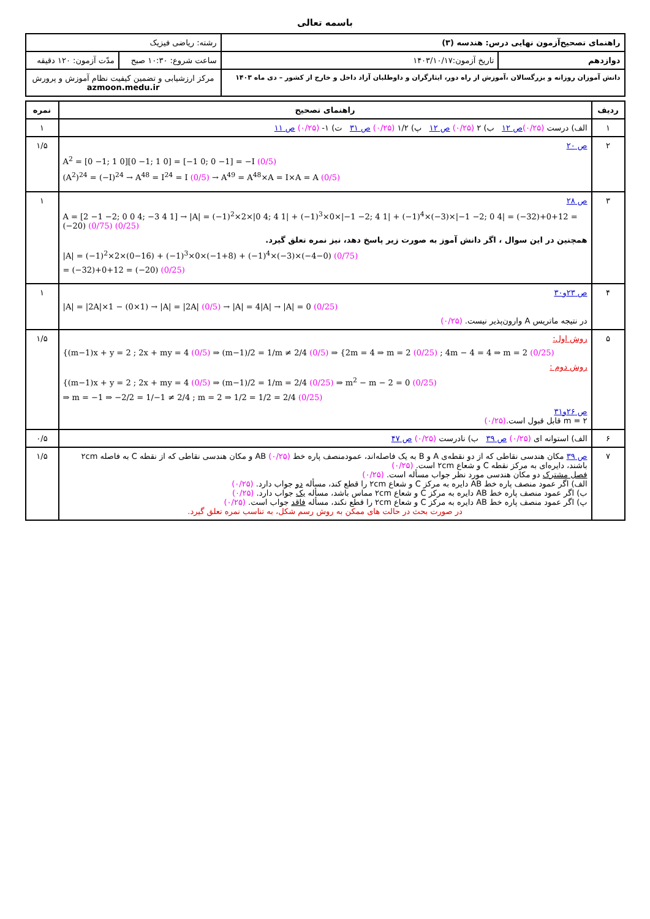باسمه تعالی
| راهنمای تصحیح‌آزمون نهایی درس: هندسه (۳) | | رشته: ریاضی فیزیک | |
| دوازدهم | تاریخ آزمون:۱۴۰۳/۱۰/۱۷ | ساعت شروع: ۱۰:۳۰ صبح | مدّت آزمون: ۱۲۰ دقیقه |
| دانش آموزان روزانه و بزرگسالان ،آموزش از راه دور، ایثارگران و داوطلبان آزاد داخل و خارج از کشور – دی ماه ۱۴۰۳ | | مرکز ارزشیابی و تضمین کیفیت نظام آموزش و پرورش azmoon.medu.ir | |
| ردیف | راهنمای تصحیح | نمره |
| --- | --- | --- |
| ۱ | الف) درست (۰/۲۵) ص ۱۲ ب) ۲ (۰/۲۵) ص ۱۲ پ) ۱/۲ (۰/۲۵) ص ۳۱ ت) ۱- (۰/۲۵) ص ۱۱ | ۱ |
| ۲ | ص ۲۰ A<sup>2</sup> = [0 −1; 1 0][0 −1; 1 0] = [−1 0; 0 −1] = −I (0/5) (A<sup>2</sup>)<sup>24</sup> = (−I)<sup>24</sup> → A<sup>48</sup> = I<sup>24</sup> = I (0/5) → A<sup>49</sup> = A<sup>48</sup>×A = I×A = A (0/5) | ۱/۵ |
| ۳ | ص ۲۸ A = [2 −1 −2; 0 0 4; −3 4 1] → /A/ = (−1)<sup>2</sup>×2×/0 4; 4 1/ + (−1)<sup>3</sup>×0×/−1 −2; 4 1/ + (−1)<sup>4</sup>×(−3)×/−1 −2; 0 4/ = (−32)+0+12 = (−20) (0/75) (0/25) همچنین در این سوال ، اگر دانش آموز به صورت زیر پاسخ دهد، نیز نمره تعلق گیرد. /A/ = (−1)<sup>2</sup>×2×(0−16) + (−1)<sup>3</sup>×0×(−1+8) + (−1)<sup>4</sup>×(−3)×(−4−0) (0/75) = (−32)+0+12 = (−20) (0/25) | ۱ |
| ۴ | ص ۲۳و۳۰ /A/ = /2A/×1 − (0×1) → /A/ = /2A/ (0/5) → /A/ = 4/A/ → /A/ = 0 (0/25) در نتیجه ماتریس A وارون‌پذیر نیست. (۰/۲۵) | ۱ |
| ۵ | روش اول: {(m−1)x + y = 2 ; 2x + my = 4 (0/5) ⇒ (m−1)/2 = 1/m ≠ 2/4 (0/5) ⇒ {2m = 4 ⇒ m = 2 (0/25) ; 4m − 4 = 4 ⇒ m = 2 (0/25) روش دوم : {(m−1)x + y = 2 ; 2x + my = 4 (0/5) ⇒ (m−1)/2 = 1/m = 2/4 (0/25) ⇒ m<sup>2</sup> − m − 2 = 0 (0/25) ⇒ m = −1 ⇒ −2/2 = 1/−1 ≠ 2/4 ; m = 2 ⇒ 1/2 = 1/2 = 2/4 (0/25) ص ۲۶و۳۱ m = ۲ قابل قبول است. (۰/۲۵) | ۱/۵ |
| ۶ | الف) استوانه ای (۰/۲۵) ص ۳۹ ب) نادرست (۰/۲۵) ص ۴۷ | ۰/۵ |
| ۷ | ص ۳۹ مکان هندسی نقاطی که از دو نقطه‌ی A و B به یک فاصله‌اند، عمودمنصف پاره خط AB (۰/۲۵) و مکان هندسی نقاطی که از نقطه C به فاصله ۲cm باشند، دایره‌ای به مرکز نقطه C و شعاع ۲cm است. (۰/۲۵) فصل مشترک دو مکان هندسی مورد نظر جواب مسأله است. (۰/۲۵) الف) اگر عمود منصف پاره خط AB دایره به مرکز C و شعاع ۲cm را قطع کند، مسأله دو جواب دارد. (۰/۲۵) ب) اگر عمود منصف پاره خط AB دایره به مرکز C و شعاع ۲cm مماس باشد، مسأله یک جواب دارد. (۰/۲۵) پ) اگر عمود منصف پاره خط AB دایره به مرکز C و شعاع ۲cm را قطع نکند، مسأله فاقد جواب است. (۰/۲۵) در صورت بحث در حالت های ممکن به روش رسم شکل، به تناسب نمره تعلق گیرد. | ۱/۵ |